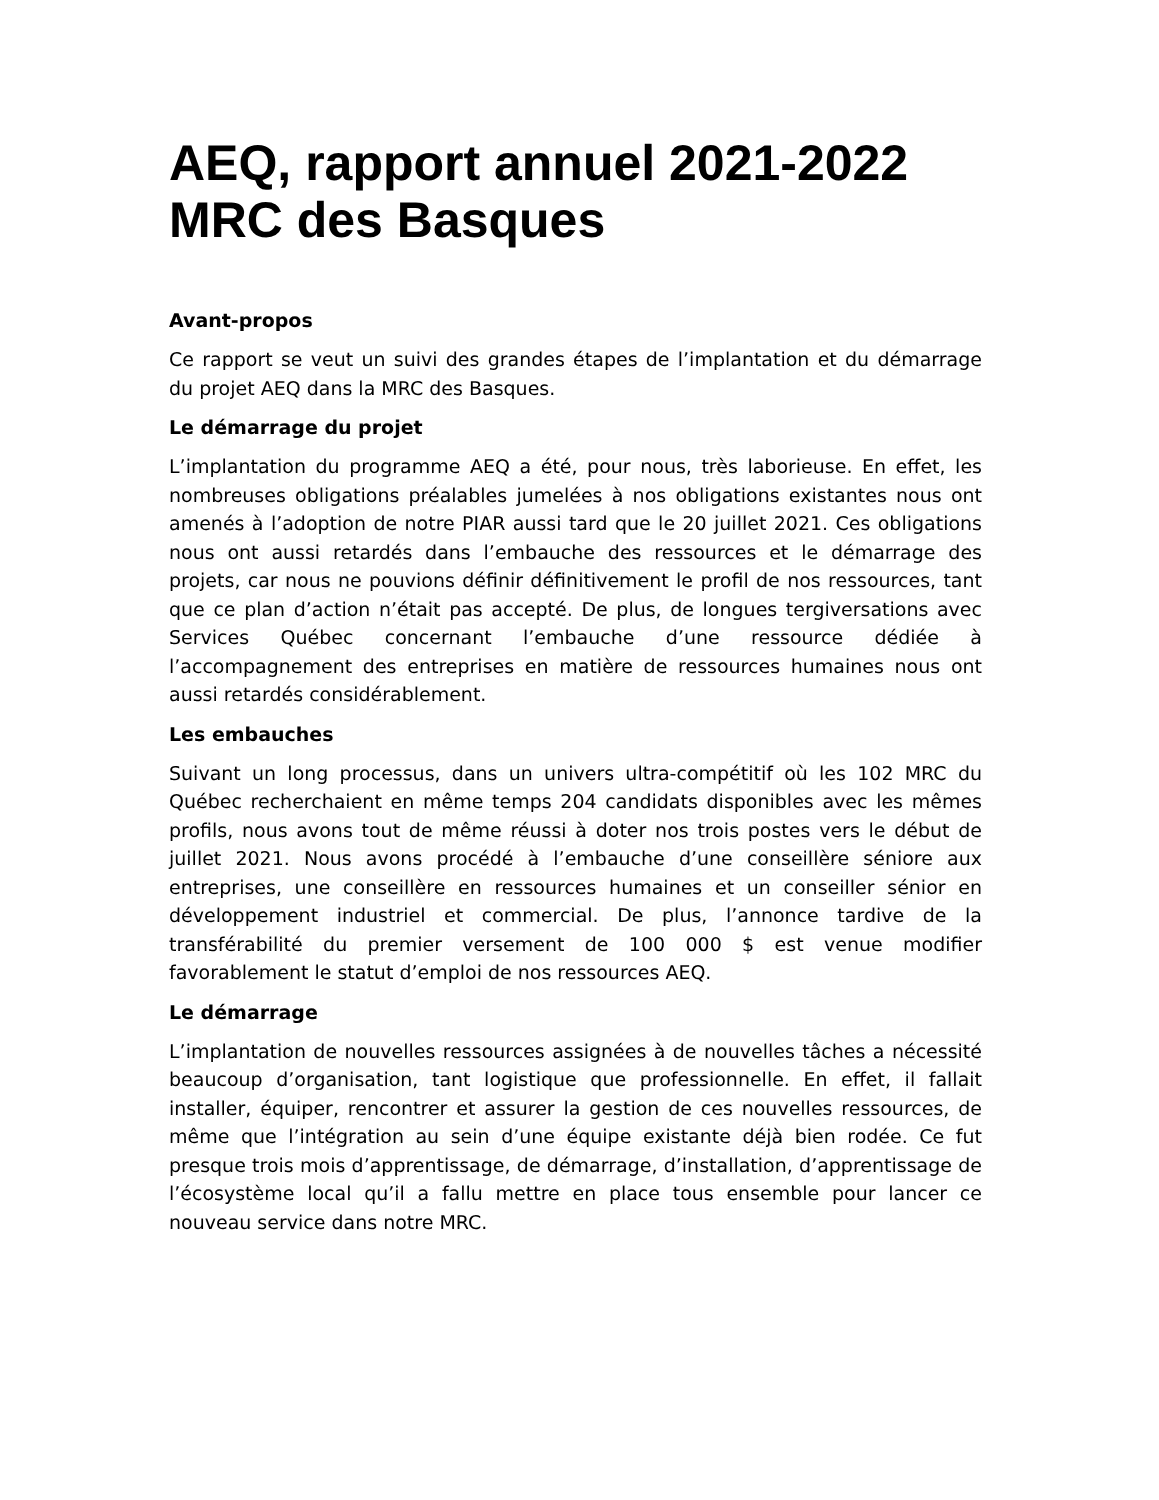AEQ, rapport annuel 2021-2022
MRC des Basques
Avant-propos
Ce rapport se veut un suivi des grandes étapes de l’implantation et du démarrage du projet AEQ dans la MRC des Basques.
Le démarrage du projet
L’implantation du programme AEQ a été, pour nous, très laborieuse. En effet, les nombreuses obligations préalables jumelées à nos obligations existantes nous ont amenés à l’adoption de notre PIAR aussi tard que le 20 juillet 2021. Ces obligations nous ont aussi retardés dans l’embauche des ressources et le démarrage des projets, car nous ne pouvions définir définitivement le profil de nos ressources, tant que ce plan d’action n’était pas accepté. De plus, de longues tergiversations avec Services Québec concernant l’embauche d’une ressource dédiée à l’accompagnement des entreprises en matière de ressources humaines nous ont aussi retardés considérablement.
Les embauches
Suivant un long processus, dans un univers ultra-compétitif où les 102 MRC du Québec recherchaient en même temps 204 candidats disponibles avec les mêmes profils, nous avons tout de même réussi à doter nos trois postes vers le début de juillet 2021. Nous avons procédé à l’embauche d’une conseillère séniore aux entreprises, une conseillère en ressources humaines et un conseiller sénior en développement industriel et commercial. De plus, l’annonce tardive de la transférabilité du premier versement de 100 000 $ est venue modifier favorablement le statut d’emploi de nos ressources AEQ.
Le démarrage
L’implantation de nouvelles ressources assignées à de nouvelles tâches a nécessité beaucoup d’organisation, tant logistique que professionnelle. En effet, il fallait installer, équiper, rencontrer et assurer la gestion de ces nouvelles ressources, de même que l’intégration au sein d’une équipe existante déjà bien rodée. Ce fut presque trois mois d’apprentissage, de démarrage, d’installation, d’apprentissage de l’écosystème local qu’il a fallu mettre en place tous ensemble pour lancer ce nouveau service dans notre MRC.